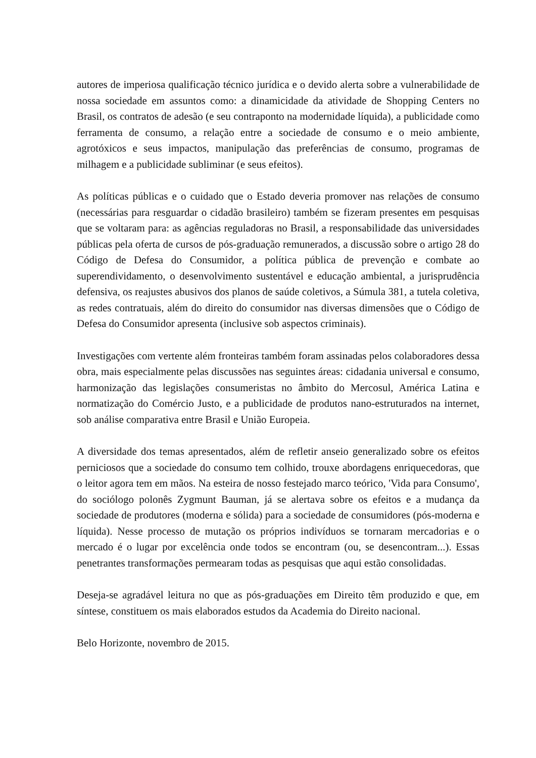autores de imperiosa qualificação técnico jurídica e o devido alerta sobre a vulnerabilidade de nossa sociedade em assuntos como: a dinamicidade da atividade de Shopping Centers no Brasil, os contratos de adesão (e seu contraponto na modernidade líquida), a publicidade como ferramenta de consumo, a relação entre a sociedade de consumo e o meio ambiente, agrotóxicos e seus impactos, manipulação das preferências de consumo, programas de milhagem e a publicidade subliminar (e seus efeitos).
As políticas públicas e o cuidado que o Estado deveria promover nas relações de consumo (necessárias para resguardar o cidadão brasileiro) também se fizeram presentes em pesquisas que se voltaram para: as agências reguladoras no Brasil, a responsabilidade das universidades públicas pela oferta de cursos de pós-graduação remunerados, a discussão sobre o artigo 28 do Código de Defesa do Consumidor, a política pública de prevenção e combate ao superendividamento, o desenvolvimento sustentável e educação ambiental, a jurisprudência defensiva, os reajustes abusivos dos planos de saúde coletivos, a Súmula 381, a tutela coletiva, as redes contratuais, além do direito do consumidor nas diversas dimensões que o Código de Defesa do Consumidor apresenta (inclusive sob aspectos criminais).
Investigações com vertente além fronteiras também foram assinadas pelos colaboradores dessa obra, mais especialmente pelas discussões nas seguintes áreas: cidadania universal e consumo, harmonização das legislações consumeristas no âmbito do Mercosul, América Latina e normatização do Comércio Justo, e a publicidade de produtos nano-estruturados na internet, sob análise comparativa entre Brasil e União Europeia.
A diversidade dos temas apresentados, além de refletir anseio generalizado sobre os efeitos perniciosos que a sociedade do consumo tem colhido, trouxe abordagens enriquecedoras, que o leitor agora tem em mãos. Na esteira de nosso festejado marco teórico, 'Vida para Consumo', do sociólogo polonês Zygmunt Bauman, já se alertava sobre os efeitos e a mudança da sociedade de produtores (moderna e sólida) para a sociedade de consumidores (pós-moderna e líquida). Nesse processo de mutação os próprios indivíduos se tornaram mercadorias e o mercado é o lugar por excelência onde todos se encontram (ou, se desencontram...). Essas penetrantes transformações permearam todas as pesquisas que aqui estão consolidadas.
Deseja-se agradável leitura no que as pós-graduações em Direito têm produzido e que, em síntese, constituem os mais elaborados estudos da Academia do Direito nacional.
Belo Horizonte, novembro de 2015.